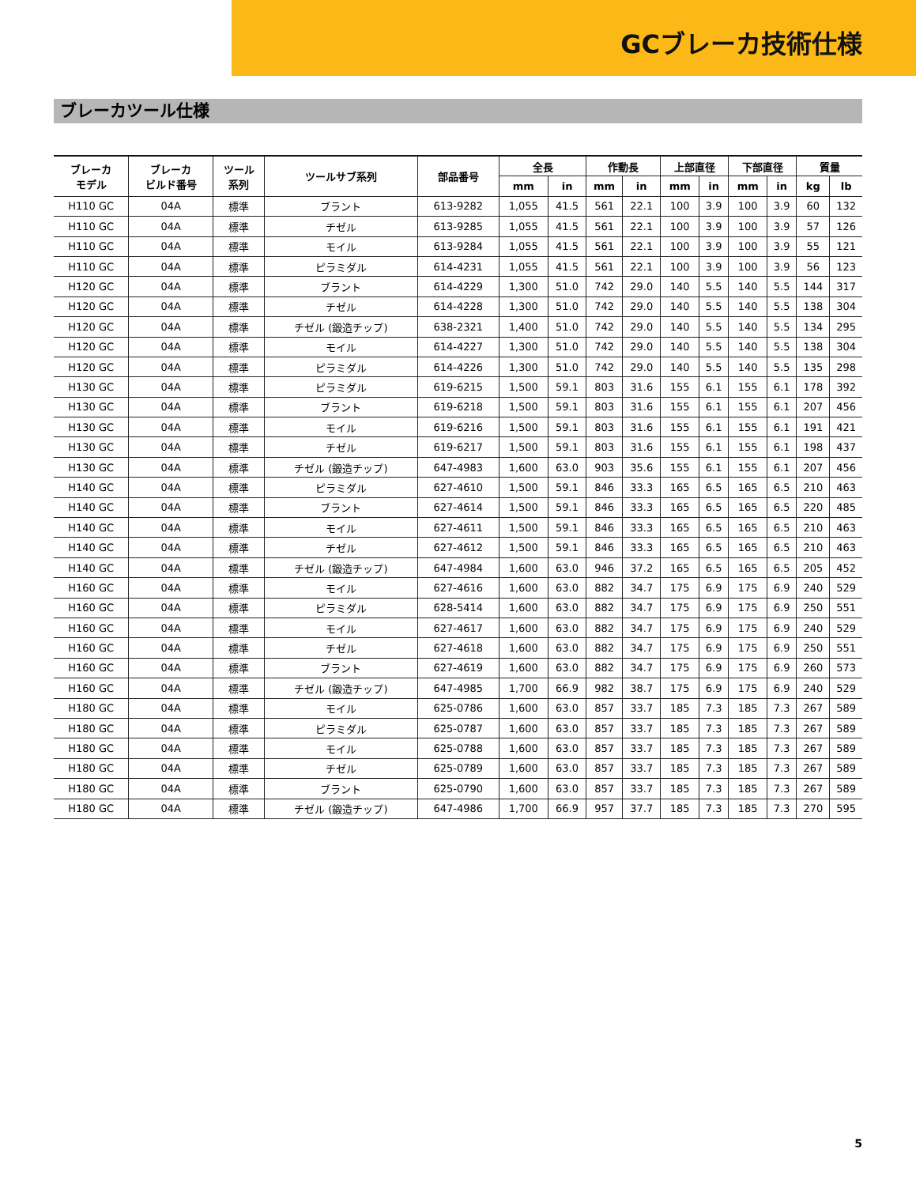GCブレーカ技術仕様
ブレーカツール仕様
| ブレーカ モデル | ブレーカ ビルド番号 | ツール 系列 | ツールサブ系列 | 部品番号 | 全長 | | 作動長 | | 上部直径 | | 下部直径 | | 質量 | |
| --- | --- | --- | --- | --- | --- | --- | --- | --- | --- | --- | --- | --- | --- | --- |
| | | | | | mm | in | mm | in | mm | in | mm | in | kg | lb |
| H110 GC | 04A | 標準 | ブラント | 613-9282 | 1,055 | 41.5 | 561 | 22.1 | 100 | 3.9 | 100 | 3.9 | 60 | 132 |
| H110 GC | 04A | 標準 | チゼル | 613-9285 | 1,055 | 41.5 | 561 | 22.1 | 100 | 3.9 | 100 | 3.9 | 57 | 126 |
| H110 GC | 04A | 標準 | モイル | 613-9284 | 1,055 | 41.5 | 561 | 22.1 | 100 | 3.9 | 100 | 3.9 | 55 | 121 |
| H110 GC | 04A | 標準 | ピラミダル | 614-4231 | 1,055 | 41.5 | 561 | 22.1 | 100 | 3.9 | 100 | 3.9 | 56 | 123 |
| H120 GC | 04A | 標準 | ブラント | 614-4229 | 1,300 | 51.0 | 742 | 29.0 | 140 | 5.5 | 140 | 5.5 | 144 | 317 |
| H120 GC | 04A | 標準 | チゼル | 614-4228 | 1,300 | 51.0 | 742 | 29.0 | 140 | 5.5 | 140 | 5.5 | 138 | 304 |
| H120 GC | 04A | 標準 | チゼル (鍛造チップ) | 638-2321 | 1,400 | 51.0 | 742 | 29.0 | 140 | 5.5 | 140 | 5.5 | 134 | 295 |
| H120 GC | 04A | 標準 | モイル | 614-4227 | 1,300 | 51.0 | 742 | 29.0 | 140 | 5.5 | 140 | 5.5 | 138 | 304 |
| H120 GC | 04A | 標準 | ピラミダル | 614-4226 | 1,300 | 51.0 | 742 | 29.0 | 140 | 5.5 | 140 | 5.5 | 135 | 298 |
| H130 GC | 04A | 標準 | ピラミダル | 619-6215 | 1,500 | 59.1 | 803 | 31.6 | 155 | 6.1 | 155 | 6.1 | 178 | 392 |
| H130 GC | 04A | 標準 | ブラント | 619-6218 | 1,500 | 59.1 | 803 | 31.6 | 155 | 6.1 | 155 | 6.1 | 207 | 456 |
| H130 GC | 04A | 標準 | モイル | 619-6216 | 1,500 | 59.1 | 803 | 31.6 | 155 | 6.1 | 155 | 6.1 | 191 | 421 |
| H130 GC | 04A | 標準 | チゼル | 619-6217 | 1,500 | 59.1 | 803 | 31.6 | 155 | 6.1 | 155 | 6.1 | 198 | 437 |
| H130 GC | 04A | 標準 | チゼル (鍛造チップ) | 647-4983 | 1,600 | 63.0 | 903 | 35.6 | 155 | 6.1 | 155 | 6.1 | 207 | 456 |
| H140 GC | 04A | 標準 | ピラミダル | 627-4610 | 1,500 | 59.1 | 846 | 33.3 | 165 | 6.5 | 165 | 6.5 | 210 | 463 |
| H140 GC | 04A | 標準 | ブラント | 627-4614 | 1,500 | 59.1 | 846 | 33.3 | 165 | 6.5 | 165 | 6.5 | 220 | 485 |
| H140 GC | 04A | 標準 | モイル | 627-4611 | 1,500 | 59.1 | 846 | 33.3 | 165 | 6.5 | 165 | 6.5 | 210 | 463 |
| H140 GC | 04A | 標準 | チゼル | 627-4612 | 1,500 | 59.1 | 846 | 33.3 | 165 | 6.5 | 165 | 6.5 | 210 | 463 |
| H140 GC | 04A | 標準 | チゼル (鍛造チップ) | 647-4984 | 1,600 | 63.0 | 946 | 37.2 | 165 | 6.5 | 165 | 6.5 | 205 | 452 |
| H160 GC | 04A | 標準 | モイル | 627-4616 | 1,600 | 63.0 | 882 | 34.7 | 175 | 6.9 | 175 | 6.9 | 240 | 529 |
| H160 GC | 04A | 標準 | ピラミダル | 628-5414 | 1,600 | 63.0 | 882 | 34.7 | 175 | 6.9 | 175 | 6.9 | 250 | 551 |
| H160 GC | 04A | 標準 | モイル | 627-4617 | 1,600 | 63.0 | 882 | 34.7 | 175 | 6.9 | 175 | 6.9 | 240 | 529 |
| H160 GC | 04A | 標準 | チゼル | 627-4618 | 1,600 | 63.0 | 882 | 34.7 | 175 | 6.9 | 175 | 6.9 | 250 | 551 |
| H160 GC | 04A | 標準 | ブラント | 627-4619 | 1,600 | 63.0 | 882 | 34.7 | 175 | 6.9 | 175 | 6.9 | 260 | 573 |
| H160 GC | 04A | 標準 | チゼル (鍛造チップ) | 647-4985 | 1,700 | 66.9 | 982 | 38.7 | 175 | 6.9 | 175 | 6.9 | 240 | 529 |
| H180 GC | 04A | 標準 | モイル | 625-0786 | 1,600 | 63.0 | 857 | 33.7 | 185 | 7.3 | 185 | 7.3 | 267 | 589 |
| H180 GC | 04A | 標準 | ピラミダル | 625-0787 | 1,600 | 63.0 | 857 | 33.7 | 185 | 7.3 | 185 | 7.3 | 267 | 589 |
| H180 GC | 04A | 標準 | モイル | 625-0788 | 1,600 | 63.0 | 857 | 33.7 | 185 | 7.3 | 185 | 7.3 | 267 | 589 |
| H180 GC | 04A | 標準 | チゼル | 625-0789 | 1,600 | 63.0 | 857 | 33.7 | 185 | 7.3 | 185 | 7.3 | 267 | 589 |
| H180 GC | 04A | 標準 | ブラント | 625-0790 | 1,600 | 63.0 | 857 | 33.7 | 185 | 7.3 | 185 | 7.3 | 267 | 589 |
| H180 GC | 04A | 標準 | チゼル (鍛造チップ) | 647-4986 | 1,700 | 66.9 | 957 | 37.7 | 185 | 7.3 | 185 | 7.3 | 270 | 595 |
5